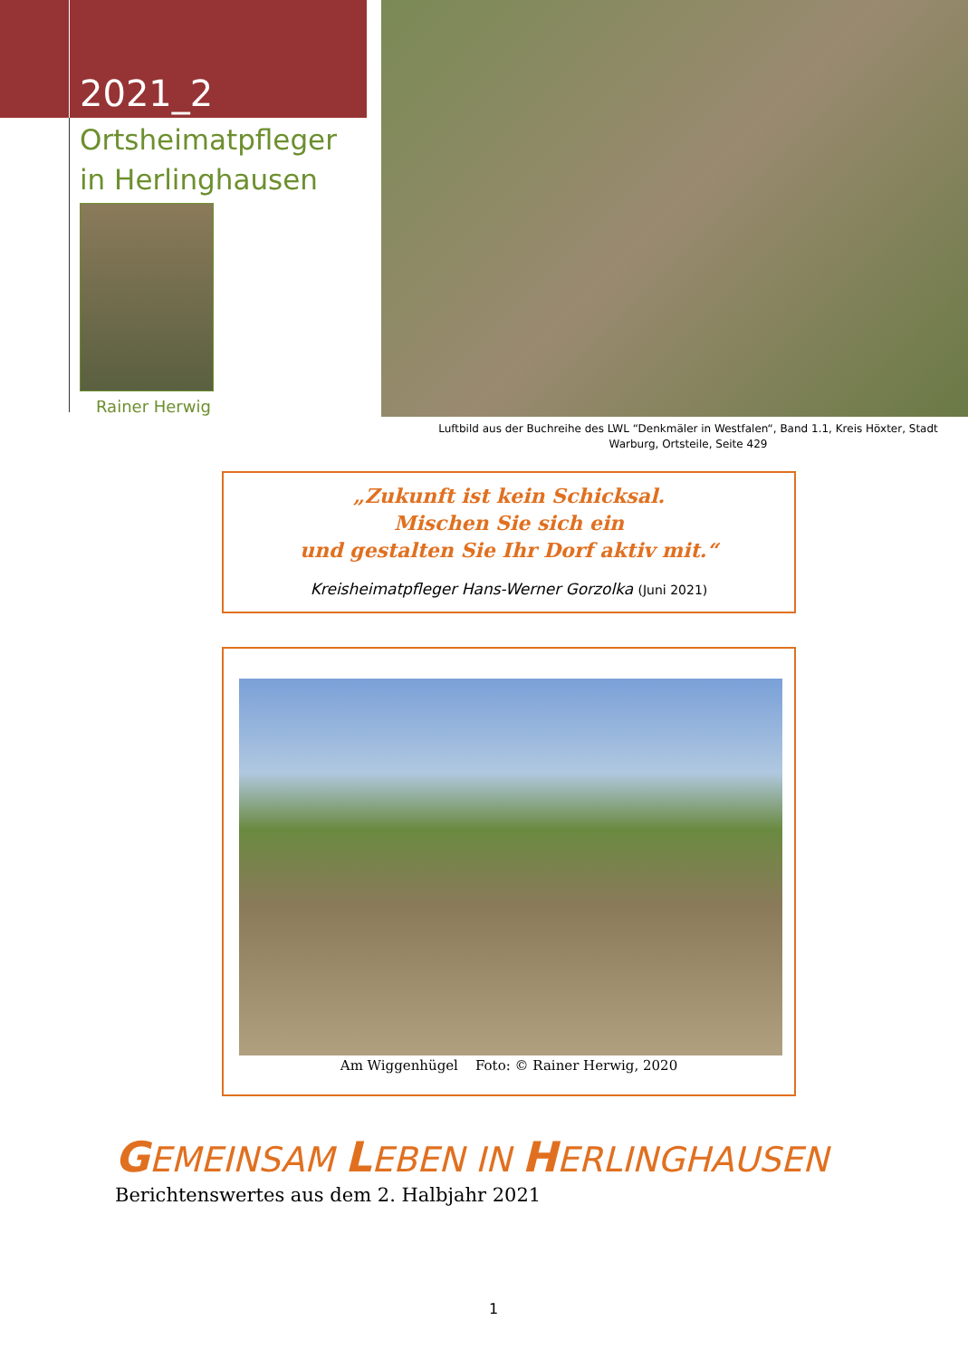2021_2
Ortsheimatpfleger in Herlinghausen
Rainer Herwig
Luftbild aus der Buchreihe des LWL “Denkmäler in Westfalen“, Band 1.1, Kreis Höxter, Stadt Warburg, Ortsteile, Seite 429
„Zukunft ist kein Schicksal.
Mischen Sie sich ein
und gestalten Sie Ihr Dorf aktiv mit.“
Kreisheimatpfleger Hans-Werner Gorzolka (Juni 2021)
Am Wiggenhügel Foto: © Rainer Herwig, 2020
GEMEINSAM LEBEN IN HERLINGHAUSEN
Berichtenswertes aus dem 2. Halbjahr 2021
1